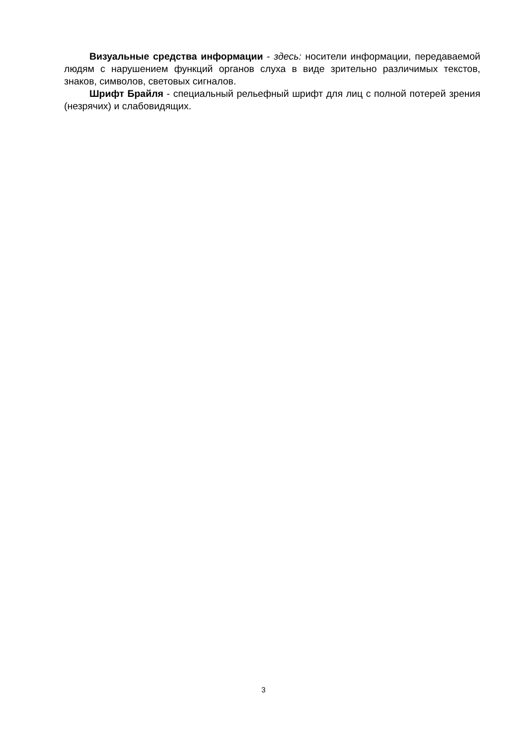Визуальные средства информации - здесь: носители информации, передаваемой людям с нарушением функций органов слуха в виде зрительно различимых текстов, знаков, символов, световых сигналов.
Шрифт Брайля - специальный рельефный шрифт для лиц с полной потерей зрения (незрячих) и слабовидящих.
3